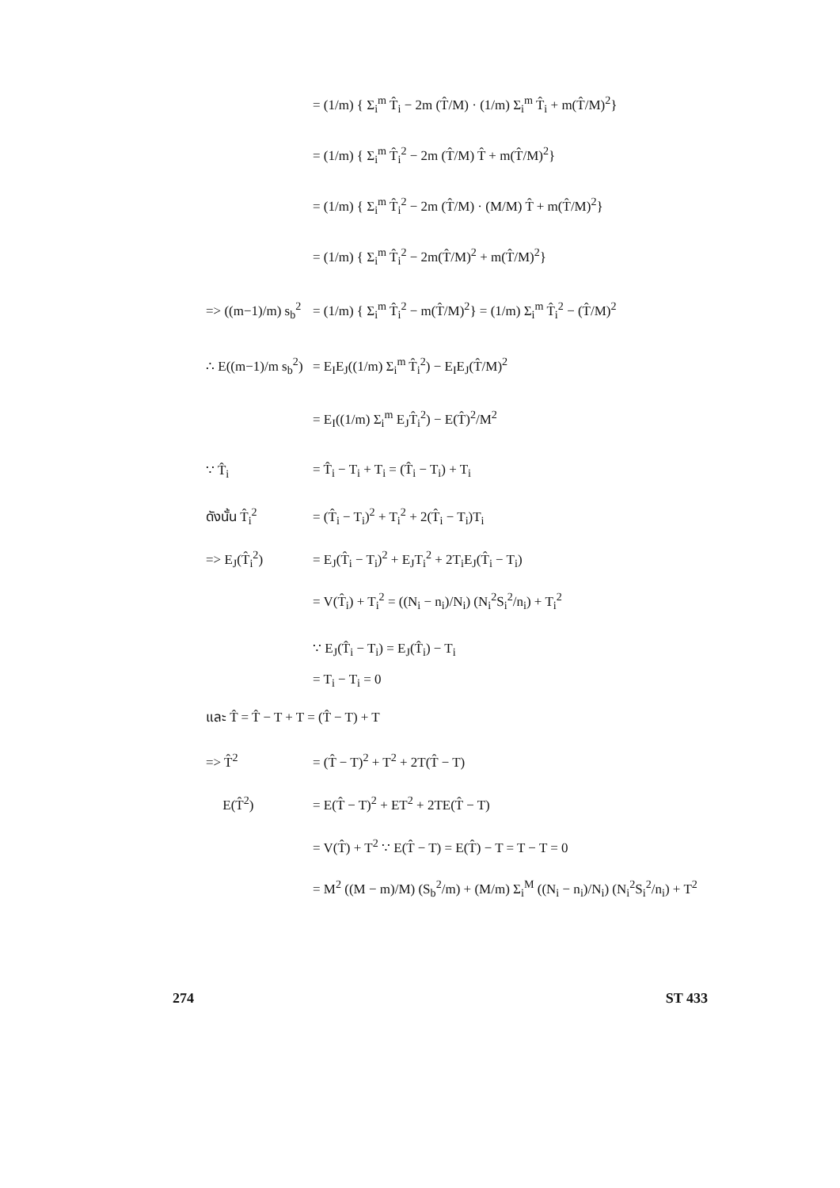= (1/m) { Σ<sub>i</sub><sup>m</sup> T̂<sub>i</sub> − 2m (T̂/M) · (1/m) Σ<sub>i</sub><sup>m</sup> T̂<sub>i</sub> + m(T̂/M)<sup>2</sup>}
= (1/m) { Σ<sub>i</sub><sup>m</sup> T̂<sub>i</sub><sup>2</sup> − 2m (T̂/M) T̂ + m(T̂/M)<sup>2</sup>}
= (1/m) { Σ<sub>i</sub><sup>m</sup> T̂<sub>i</sub><sup>2</sup> − 2m (T̂/M) · (M/M) T̂ + m(T̂/M)<sup>2</sup>}
= (1/m) { Σ<sub>i</sub><sup>m</sup> T̂<sub>i</sub><sup>2</sup> − 2m(T̂/M)<sup>2</sup> + m(T̂/M)<sup>2</sup>}
=> ((m−1)/m) s<sub>b</sub><sup>2</sup> = (1/m) { Σ<sub>i</sub><sup>m</sup> T̂<sub>i</sub><sup>2</sup> − m(T̂/M)<sup>2</sup>} = (1/m) Σ<sub>i</sub><sup>m</sup> T̂<sub>i</sub><sup>2</sup> − (T̂/M)<sup>2</sup>
∴ E((m−1)/m s<sub>b</sub><sup>2</sup>) = E<sub>I</sub>E<sub>J</sub>((1/m) Σ<sub>i</sub><sup>m</sup> T̂<sub>i</sub><sup>2</sup>) − E<sub>I</sub>E<sub>J</sub>(T̂/M)<sup>2</sup>
= E<sub>I</sub>((1/m) Σ<sub>i</sub><sup>m</sup> E<sub>J</sub>T̂<sub>i</sub><sup>2</sup>) − E(T̂)<sup>2</sup>/M<sup>2</sup>
∵ T̂<sub>i</sub> = T̂<sub>i</sub> − T<sub>i</sub> + T<sub>i</sub> = (T̂<sub>i</sub> − T<sub>i</sub>) + T<sub>i</sub>
ดังนั้น T̂<sub>i</sub><sup>2</sup> = (T̂<sub>i</sub> − T<sub>i</sub>)<sup>2</sup> + T<sub>i</sub><sup>2</sup> + 2(T̂<sub>i</sub> − T<sub>i</sub>)T<sub>i</sub>
=> E<sub>J</sub>(T̂<sub>i</sub><sup>2</sup>) = E<sub>J</sub>(T̂<sub>i</sub> − T<sub>i</sub>)<sup>2</sup> + E<sub>J</sub>T<sub>i</sub><sup>2</sup> + 2T<sub>i</sub>E<sub>J</sub>(T̂<sub>i</sub> − T<sub>i</sub>)
= V(T̂<sub>i</sub>) + T<sub>i</sub><sup>2</sup> = ((N<sub>i</sub> − n<sub>i</sub>)/N<sub>i</sub>) (N<sub>i</sub><sup>2</sup>S<sub>i</sub><sup>2</sup>/n<sub>i</sub>) + T<sub>i</sub><sup>2</sup>
∵ E<sub>J</sub>(T̂<sub>i</sub> − T<sub>i</sub>) = E<sub>J</sub>(T̂<sub>i</sub>) − T<sub>i</sub>
= T<sub>i</sub> − T<sub>i</sub> = 0
และ T̂ = T̂ − T + T = (T̂ − T) + T
=> T̂<sup>2</sup> = (T̂ − T)<sup>2</sup> + T<sup>2</sup> + 2T(T̂ − T)
E(T̂<sup>2</sup>) = E(T̂ − T)<sup>2</sup> + ET<sup>2</sup> + 2TE(T̂ − T)
= V(T̂) + T<sup>2</sup> ∵ E(T̂ − T) = E(T̂) − T = T − T = 0
= M<sup>2</sup> ((M − m)/M) (S<sub>b</sub><sup>2</sup>/m) + (M/m) Σ<sub>i</sub><sup>M</sup> ((N<sub>i</sub> − n<sub>i</sub>)/N<sub>i</sub>) (N<sub>i</sub><sup>2</sup>S<sub>i</sub><sup>2</sup>/n<sub>i</sub>) + T<sup>2</sup>
274 ST 433